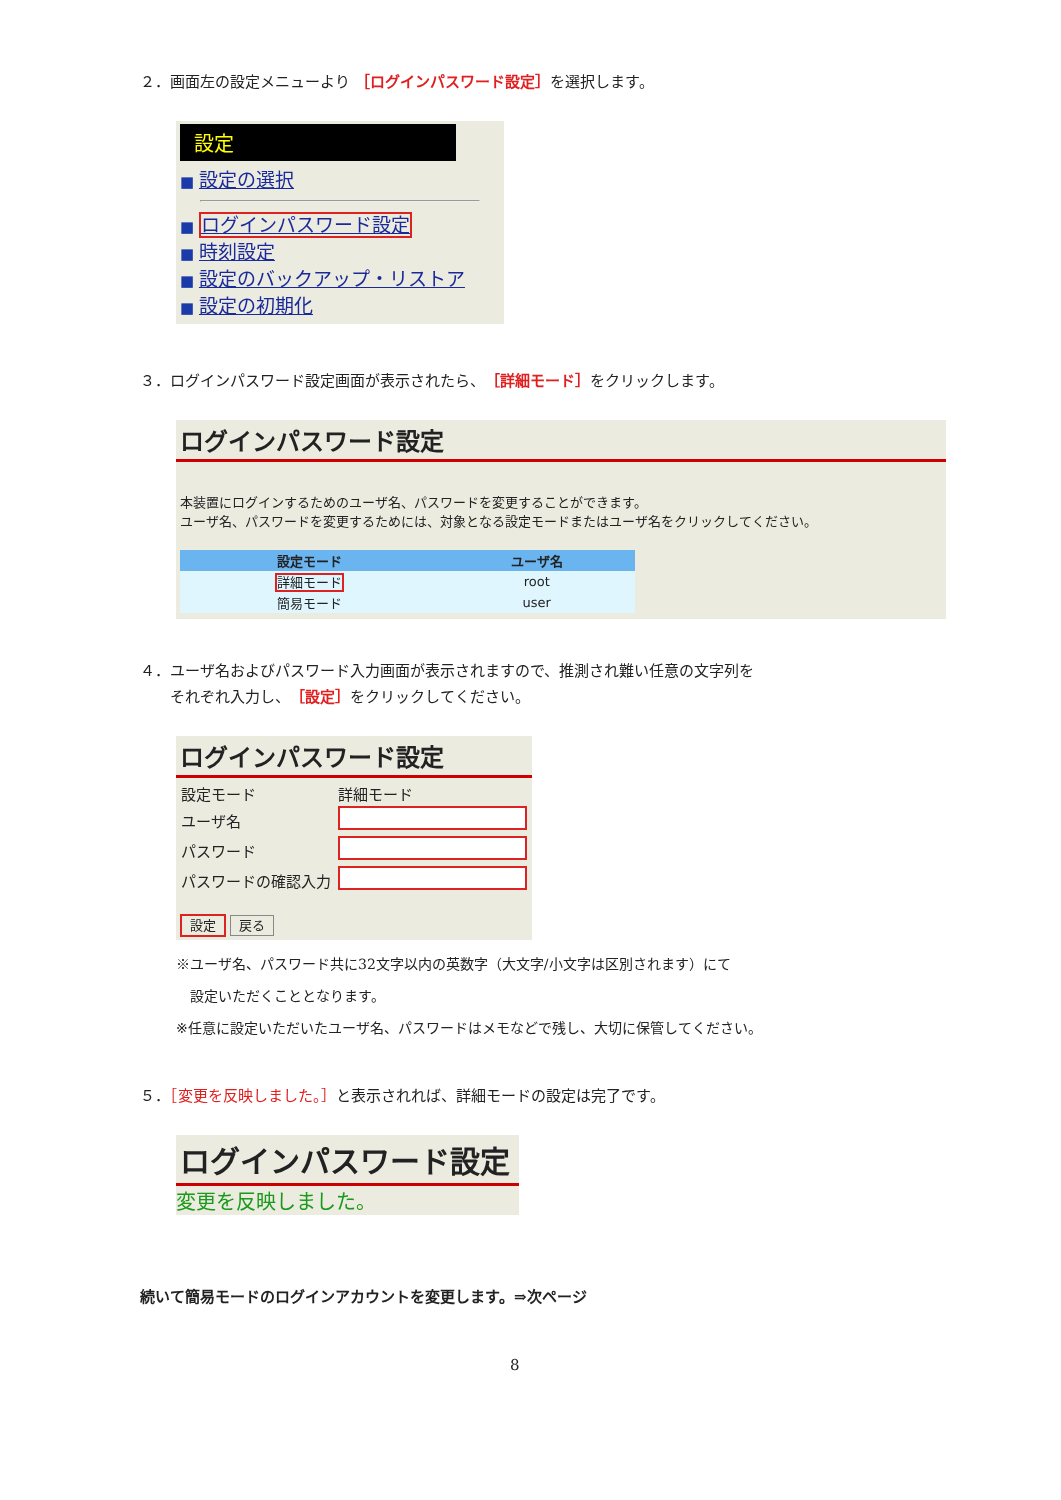２．画面左の設定メニューより ［ログインパスワード設定］を選択します。
設定
■ 設定の選択
■ ログインパスワード設定
■ 時刻設定
■ 設定のバックアップ・リストア
■ 設定の初期化
３．ログインパスワード設定画面が表示されたら、［詳細モード］をクリックします。
ログインパスワード設定
本装置にログインするためのユーザ名、パスワードを変更することができます。
ユーザ名、パスワードを変更するためには、対象となる設定モードまたはユーザ名をクリックしてください。
| 設定モード | ユーザ名 |
| --- | --- |
| 詳細モード | root |
| 簡易モード | user |
４．ユーザ名およびパスワード入力画面が表示されますので、推測され難い任意の文字列を
　　それぞれ入力し、［設定］をクリックしてください。
ログインパスワード設定
| 設定モード | 詳細モード |
| ユーザ名 | |
| パスワード | |
| パスワードの確認入力 | |
設定 戻る
※ユーザ名、パスワード共に32文字以内の英数字（大文字/小文字は区別されます）にて
　設定いただくこととなります。
※任意に設定いただいたユーザ名、パスワードはメモなどで残し、大切に保管してください。
５．［変更を反映しました。］と表示されれば、詳細モードの設定は完了です。
ログインパスワード設定
変更を反映しました。
続いて簡易モードのログインアカウントを変更します。⇒次ページ
8